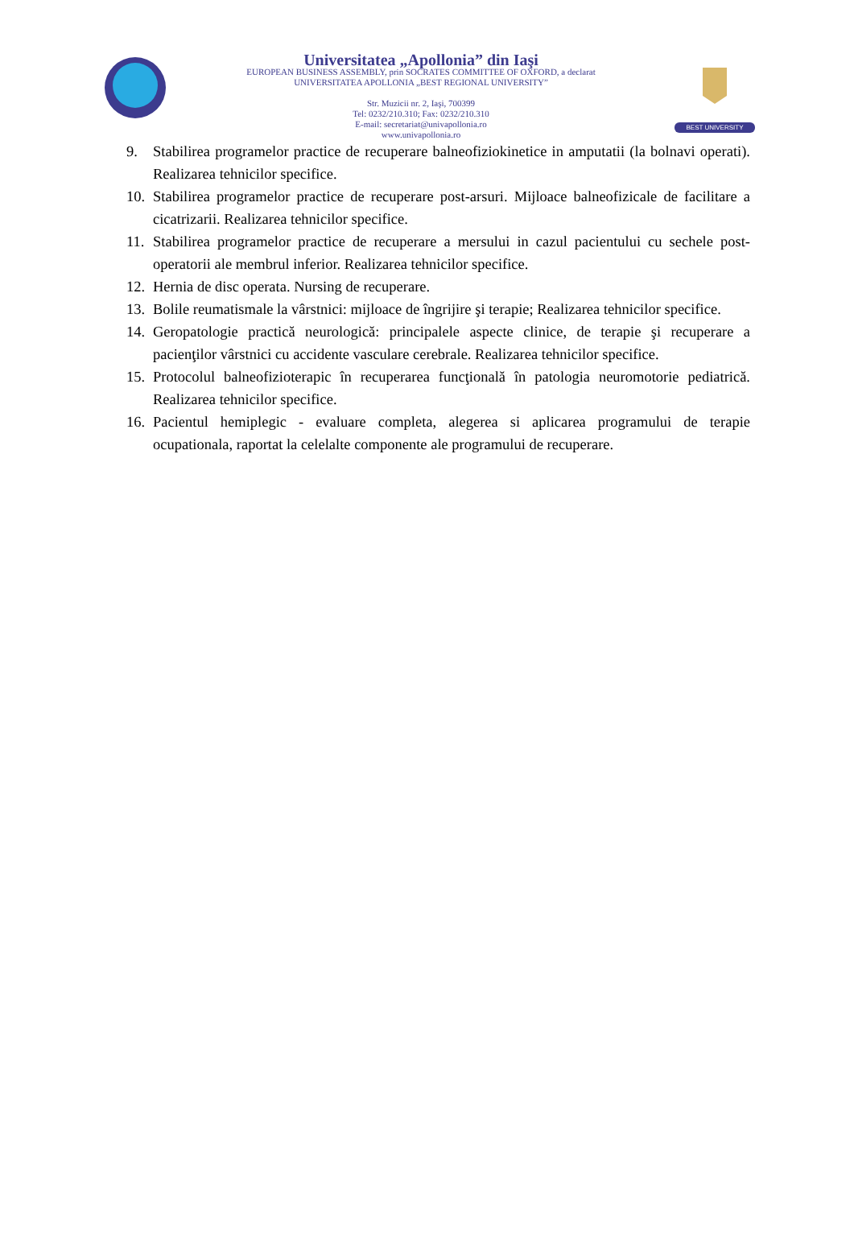Universitatea „Apollonia” din Iaşi
EUROPEAN BUSINESS ASSEMBLY, prin SOCRATES COMMITTEE OF OXFORD, a declarat
UNIVERSITATEA APOLLONIA „BEST REGIONAL UNIVERSITY”
Str. Muzicii nr. 2, Iaşi, 700399
Tel: 0232/210.310; Fax: 0232/210.310
E-mail: secretariat@univapollonia.ro
www.univapollonia.ro
BEST UNIVERSITY
9. Stabilirea programelor practice de recuperare balneofiziokinetice in amputatii (la bolnavi operati). Realizarea tehnicilor specifice.
10. Stabilirea programelor practice de recuperare post-arsuri. Mijloace balneofizicale de facilitare a cicatrizarii. Realizarea tehnicilor specifice.
11. Stabilirea programelor practice de recuperare a mersului in cazul pacientului cu sechele post-operatorii ale membrul inferior. Realizarea tehnicilor specifice.
12. Hernia de disc operata. Nursing de recuperare.
13. Bolile reumatismale la vârstnici: mijloace de îngrijire şi terapie; Realizarea tehnicilor specifice.
14. Geropatologie practică neurologică: principalele aspecte clinice, de terapie şi recuperare a pacienţilor vârstnici cu accidente vasculare cerebrale. Realizarea tehnicilor specifice.
15. Protocolul balneofizioterapic în recuperarea funcţională în patologia neuromotorie pediatrică. Realizarea tehnicilor specifice.
16. Pacientul hemiplegic - evaluare completa, alegerea si aplicarea programului de terapie ocupationala, raportat la celelalte componente ale programului de recuperare.